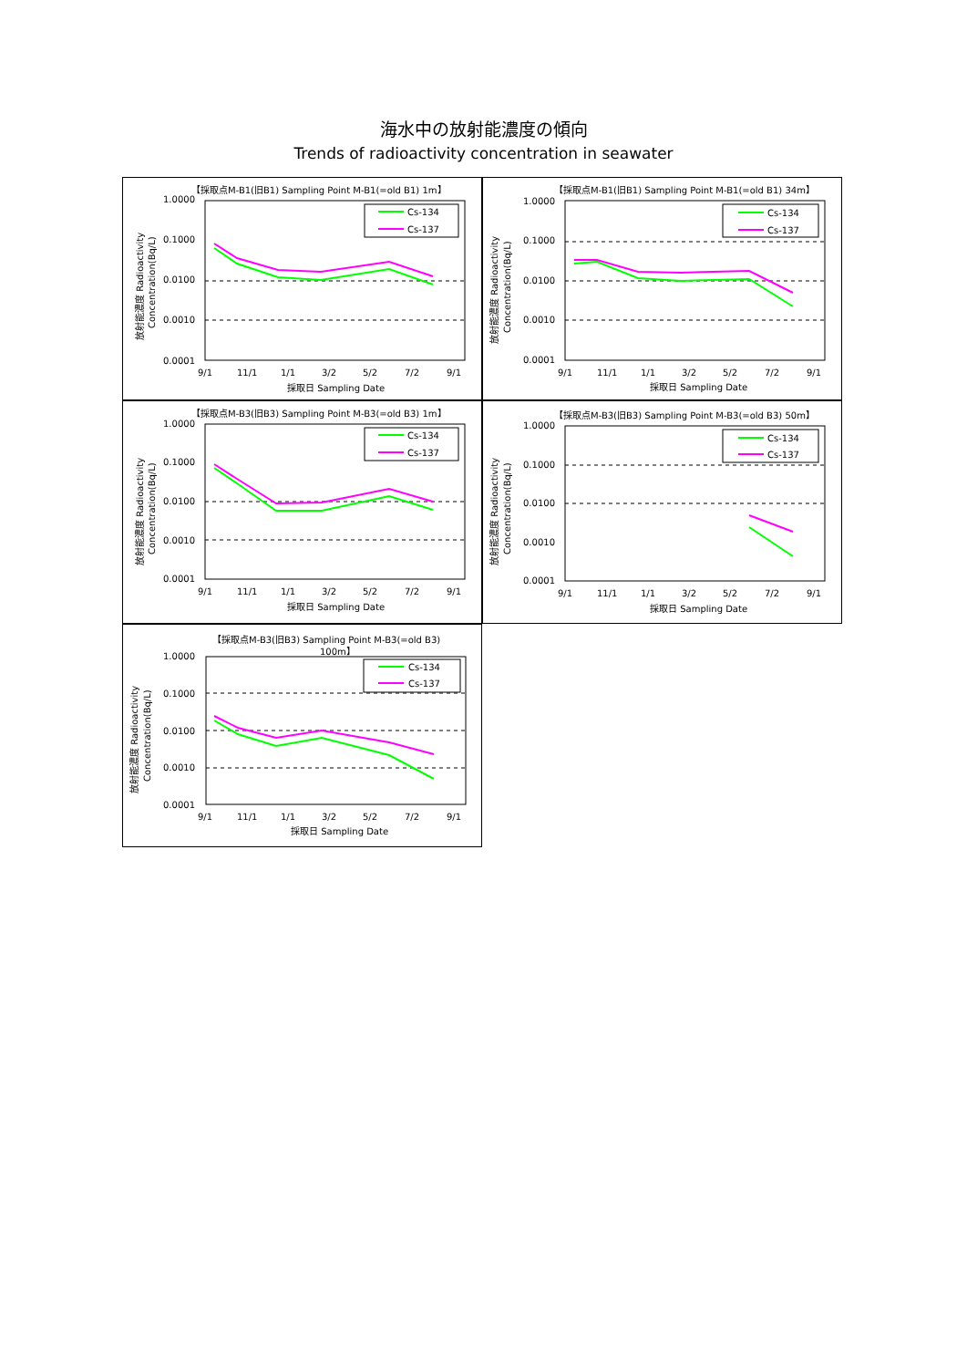海水中の放射能濃度の傾向
Trends of radioactivity concentration in seawater
【採取点M-B1(旧B1) Sampling Point M-B1(=old B1) 1m】
1.0000
0.1000
0.0100
0.0010
0.0001
9/1
11/1
1/1
3/2
5/2
7/2
9/1
採取日 Sampling Date
放射能濃度 Radioactivity
Concentration(Bq/L)
Cs-134
Cs-137
【採取点M-B1(旧B1) Sampling Point M-B1(=old B1) 34m】
1.0000
0.1000
0.0100
0.0010
0.0001
9/1
11/1
1/1
3/2
5/2
7/2
9/1
採取日 Sampling Date
放射能濃度 Radioactivity
Concentration(Bq/L)
Cs-134
Cs-137
【採取点M-B3(旧B3) Sampling Point M-B3(=old B3) 1m】
1.0000
0.1000
0.0100
0.0010
0.0001
9/1
11/1
1/1
3/2
5/2
7/2
9/1
採取日 Sampling Date
放射能濃度 Radioactivity
Concentration(Bq/L)
Cs-134
Cs-137
【採取点M-B3(旧B3) Sampling Point M-B3(=old B3) 50m】
1.0000
0.1000
0.0100
0.0010
0.0001
9/1
11/1
1/1
3/2
5/2
7/2
9/1
採取日 Sampling Date
放射能濃度 Radioactivity
Concentration(Bq/L)
Cs-134
Cs-137
【採取点M-B3(旧B3) Sampling Point M-B3(=old B3)
100m】
1.0000
0.1000
0.0100
0.0010
0.0001
9/1
11/1
1/1
3/2
5/2
7/2
9/1
採取日 Sampling Date
放射能濃度 Radioactivity
Concentration(Bq/L)
Cs-134
Cs-137